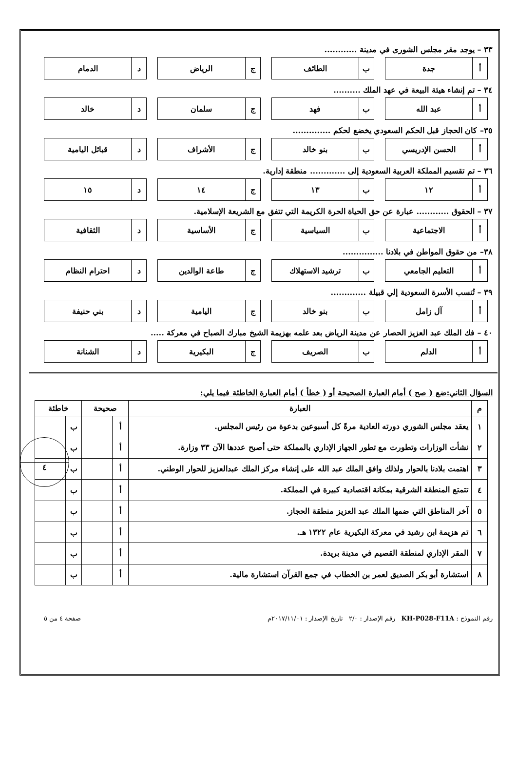٣٣ – يوجد مقر مجلس الشورى في مدينة ............
أ جدة ب الطائف ج الرياض د الدمام
٣٤ – تم إنشاء هيئة البيعة في عهد الملك ..........
أ عبد الله ب فهد ج سلمان د خالد
٣٥– كان الحجاز قبل الحكم السعودي يخضع لحكم ..............
أ الحسن الإدريسي ب بنو خالد ج الأشراف د قبائل اليامية
٣٦ – تم تقسيم المملكة العربية السعودية إلى ............. منطقة إدارية.
أ ١٢ ب ١٣ ج ١٤ د ١٥
٣٧ – الحقوق ............ عبارة عن حق الحياة الحرة الكريمة التي تتفق مع الشريعة الإسلامية.
أ الاجتماعية ب السياسية ج الأساسية د الثقافية
٣٨– من حقوق المواطن في بلادنا ...............
أ التعليم الجامعي ب ترشيد الاستهلاك ج طاعة الوالدين د احترام النظام
٣٩ – تُنسب الأسرة السعودية إلي قبيلة .............
أ آل زامل ب بنو خالد ج اليامية د بني حنيفة
٤٠ – فك الملك عبد العزيز الحصار عن مدينة الرياض بعد علمه بهزيمة الشيخ مبارك الصباح في معركة .....
أ الدلم ب الصريف ج البكيرية د الشنانة
٤
السؤال الثاني:ضع ( صح ) أمام العبارة الصحيحة أو ( خطأ ) أمام العبارة الخاطئة فيما يلي:
| م | العبارة | صحيحة | | خاطئة | |
| --- | --- | --- | --- | --- | --- |
| ١ | يعقد مجلس الشوري دورته العادية مرةً كل أسبوعين بدعوة من رئيس المجلس. | أ | | ب | |
| ٢ | نشأت الوزارات وتطورت مع تطور الجهاز الإداري بالمملكة حتى أصبح عددها الآن ٣٣ وزارة. | أ | | ب | |
| ٣ | اهتمت بلادنا بالحوار ولذلك وافق الملك عبد الله على إنشاء مركز الملك عبدالعزيز للحوار الوطني. | أ | | ب | |
| ٤ | تتمتع المنطقة الشرقية بمكانة اقتصادية كبيرة في المملكة. | أ | | ب | |
| ٥ | آخر المناطق التي ضمها الملك عبد العزيز منطقة الحجاز. | أ | | ب | |
| ٦ | تم هزيمة ابن رشيد في معركة البكيرية عام ١٣٢٢ هـ. | أ | | ب | |
| ٧ | المقر الإداري لمنطقة القصيم في مدينة بريدة. | أ | | ب | |
| ٨ | استشارة أبو بكر الصديق لعمر بن الخطاب في جمع القرآن استشارة مالية. | أ | | ب | |
رقم النموذج : KH-P028-F11A رقم الإصدار : ٢/٠ تاريخ الإصدار : ٢٠١٧/١١/٠١م صفحة ٤ من ٥